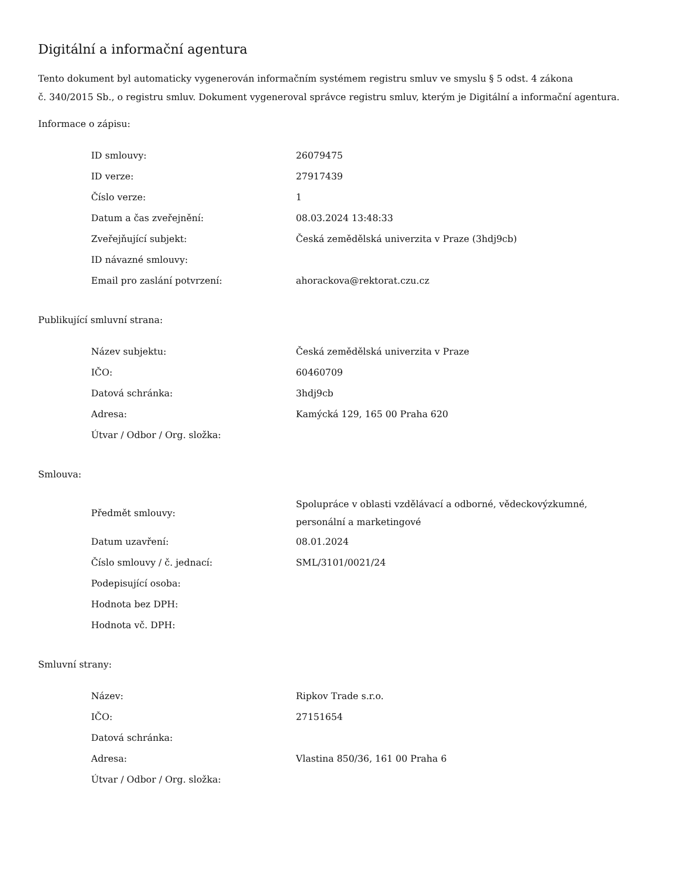Digitální a informační agentura
Tento dokument byl automaticky vygenerován informačním systémem registru smluv ve smyslu § 5 odst. 4 zákona
č. 340/2015 Sb., o registru smluv. Dokument vygeneroval správce registru smluv, kterým je Digitální a informační agentura.
Informace o zápisu:
| ID smlouvy: | 26079475 |
| ID verze: | 27917439 |
| Číslo verze: | 1 |
| Datum a čas zveřejnění: | 08.03.2024 13:48:33 |
| Zveřejňující subjekt: | Česká zemědělská univerzita v Praze (3hdj9cb) |
| ID návazné smlouvy: | |
| Email pro zaslání potvrzení: | ahorackova@rektorat.czu.cz |
Publikující smluvní strana:
| Název subjektu: | Česká zemědělská univerzita v Praze |
| IČO: | 60460709 |
| Datová schránka: | 3hdj9cb |
| Adresa: | Kamýcká 129, 165 00 Praha 620 |
| Útvar / Odbor / Org. složka: | |
Smlouva:
| Předmět smlouvy: | Spolupráce v oblasti vzdělávací a odborné, vědeckovýzkumné, personální a marketingové |
| Datum uzavření: | 08.01.2024 |
| Číslo smlouvy / č. jednací: | SML/3101/0021/24 |
| Podepisující osoba: | |
| Hodnota bez DPH: | |
| Hodnota vč. DPH: | |
Smluvní strany:
| Název: | Ripkov Trade s.r.o. |
| IČO: | 27151654 |
| Datová schránka: | |
| Adresa: | Vlastina 850/36, 161 00 Praha 6 |
| Útvar / Odbor / Org. složka: | |